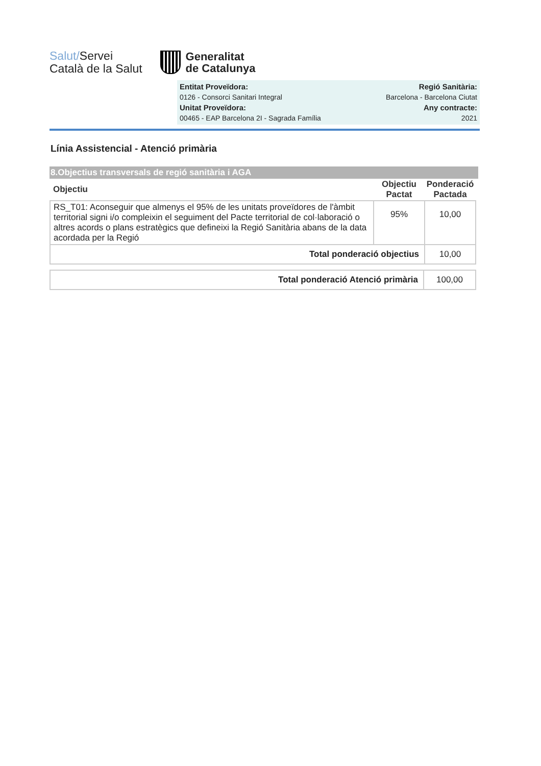Salut/Servei
Català de la Salut
Generalitat
de Catalunya
Entitat Proveïdora:
0126 - Consorci Sanitari Integral
Unitat Proveïdora:
00465 - EAP Barcelona 2I - Sagrada Família
Regió Sanitària:
Barcelona - Barcelona Ciutat
Any contracte:
2021
Línia Assistencial - Atenció primària
8.Objectius transversals de regió sanitària i AGA
| Objectiu | Objectiu Pactat | Ponderació Pactada |
| --- | --- | --- |
| RS_T01: Aconseguir que almenys el 95% de les unitats proveïdores de l'àmbit territorial signi i/o compleixin el seguiment del Pacte territorial de col·laboració o altres acords o plans estratègics que defineixi la Regió Sanitària abans de la data acordada per la Regió | 95% | 10,00 |
| Total ponderació objectius | | 10,00 |
| Total ponderació Atenció primària | 100,00 |